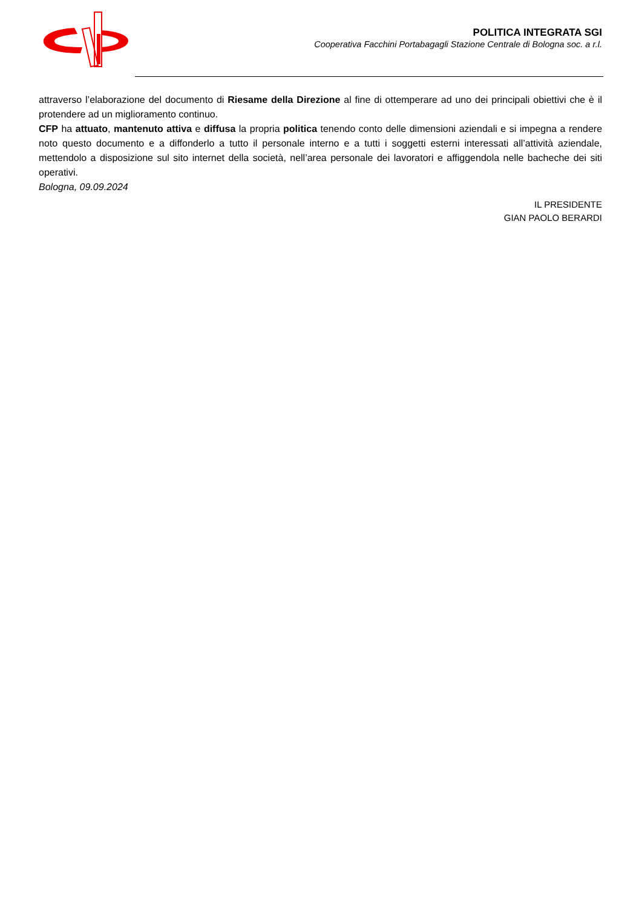POLITICA INTEGRATA SGI
Cooperativa Facchini Portabagagli Stazione Centrale di Bologna soc. a r.l.
attraverso l’elaborazione del documento di Riesame della Direzione al fine di ottemperare ad uno dei principali obiettivi che è il protendere ad un miglioramento continuo.
CFP ha attuato, mantenuto attiva e diffusa la propria politica tenendo conto delle dimensioni aziendali e si impegna a rendere noto questo documento e a diffonderlo a tutto il personale interno e a tutti i soggetti esterni interessati all’attività aziendale, mettendolo a disposizione sul sito internet della società, nell’area personale dei lavoratori e affiggendola nelle bacheche dei siti operativi.
Bologna, 09.09.2024
IL PRESIDENTE
GIAN PAOLO BERARDI